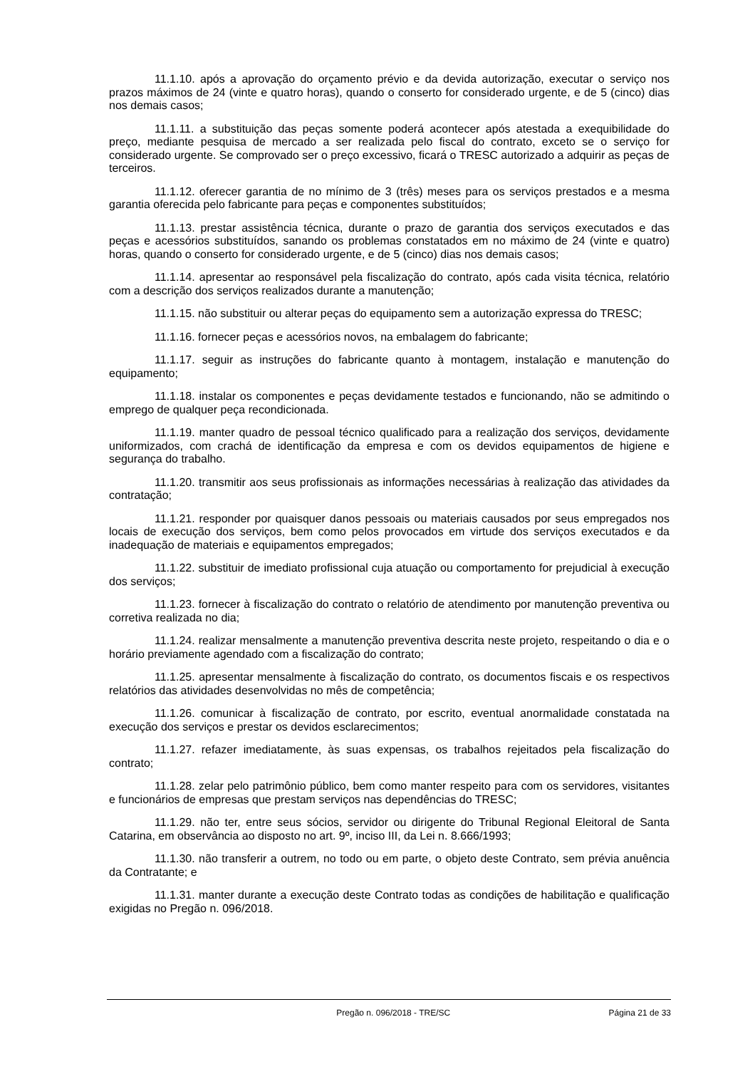11.1.10. após a aprovação do orçamento prévio e da devida autorização, executar o serviço nos prazos máximos de 24 (vinte e quatro horas), quando o conserto for considerado urgente, e de 5 (cinco) dias nos demais casos;
11.1.11. a substituição das peças somente poderá acontecer após atestada a exequibilidade do preço, mediante pesquisa de mercado a ser realizada pelo fiscal do contrato, exceto se o serviço for considerado urgente. Se comprovado ser o preço excessivo, ficará o TRESC autorizado a adquirir as peças de terceiros.
11.1.12. oferecer garantia de no mínimo de 3 (três) meses para os serviços prestados e a mesma garantia oferecida pelo fabricante para peças e componentes substituídos;
11.1.13. prestar assistência técnica, durante o prazo de garantia dos serviços executados e das peças e acessórios substituídos, sanando os problemas constatados em no máximo de 24 (vinte e quatro) horas, quando o conserto for considerado urgente, e de 5 (cinco) dias nos demais casos;
11.1.14. apresentar ao responsável pela fiscalização do contrato, após cada visita técnica, relatório com a descrição dos serviços realizados durante a manutenção;
11.1.15. não substituir ou alterar peças do equipamento sem a autorização expressa do TRESC;
11.1.16. fornecer peças e acessórios novos, na embalagem do fabricante;
11.1.17. seguir as instruções do fabricante quanto à montagem, instalação e manutenção do equipamento;
11.1.18. instalar os componentes e peças devidamente testados e funcionando, não se admitindo o emprego de qualquer peça recondicionada.
11.1.19. manter quadro de pessoal técnico qualificado para a realização dos serviços, devidamente uniformizados, com crachá de identificação da empresa e com os devidos equipamentos de higiene e segurança do trabalho.
11.1.20. transmitir aos seus profissionais as informações necessárias à realização das atividades da contratação;
11.1.21. responder por quaisquer danos pessoais ou materiais causados por seus empregados nos locais de execução dos serviços, bem como pelos provocados em virtude dos serviços executados e da inadequação de materiais e equipamentos empregados;
11.1.22. substituir de imediato profissional cuja atuação ou comportamento for prejudicial à execução dos serviços;
11.1.23. fornecer à fiscalização do contrato o relatório de atendimento por manutenção preventiva ou corretiva realizada no dia;
11.1.24. realizar mensalmente a manutenção preventiva descrita neste projeto, respeitando o dia e o horário previamente agendado com a fiscalização do contrato;
11.1.25. apresentar mensalmente à fiscalização do contrato, os documentos fiscais e os respectivos relatórios das atividades desenvolvidas no mês de competência;
11.1.26. comunicar à fiscalização de contrato, por escrito, eventual anormalidade constatada na execução dos serviços e prestar os devidos esclarecimentos;
11.1.27. refazer imediatamente, às suas expensas, os trabalhos rejeitados pela fiscalização do contrato;
11.1.28. zelar pelo patrimônio público, bem como manter respeito para com os servidores, visitantes e funcionários de empresas que prestam serviços nas dependências do TRESC;
11.1.29. não ter, entre seus sócios, servidor ou dirigente do Tribunal Regional Eleitoral de Santa Catarina, em observância ao disposto no art. 9º, inciso III, da Lei n. 8.666/1993;
11.1.30. não transferir a outrem, no todo ou em parte, o objeto deste Contrato, sem prévia anuência da Contratante; e
11.1.31. manter durante a execução deste Contrato todas as condições de habilitação e qualificação exigidas no Pregão n. 096/2018.
Pregão n. 096/2018 - TRE/SC Página 21 de 33